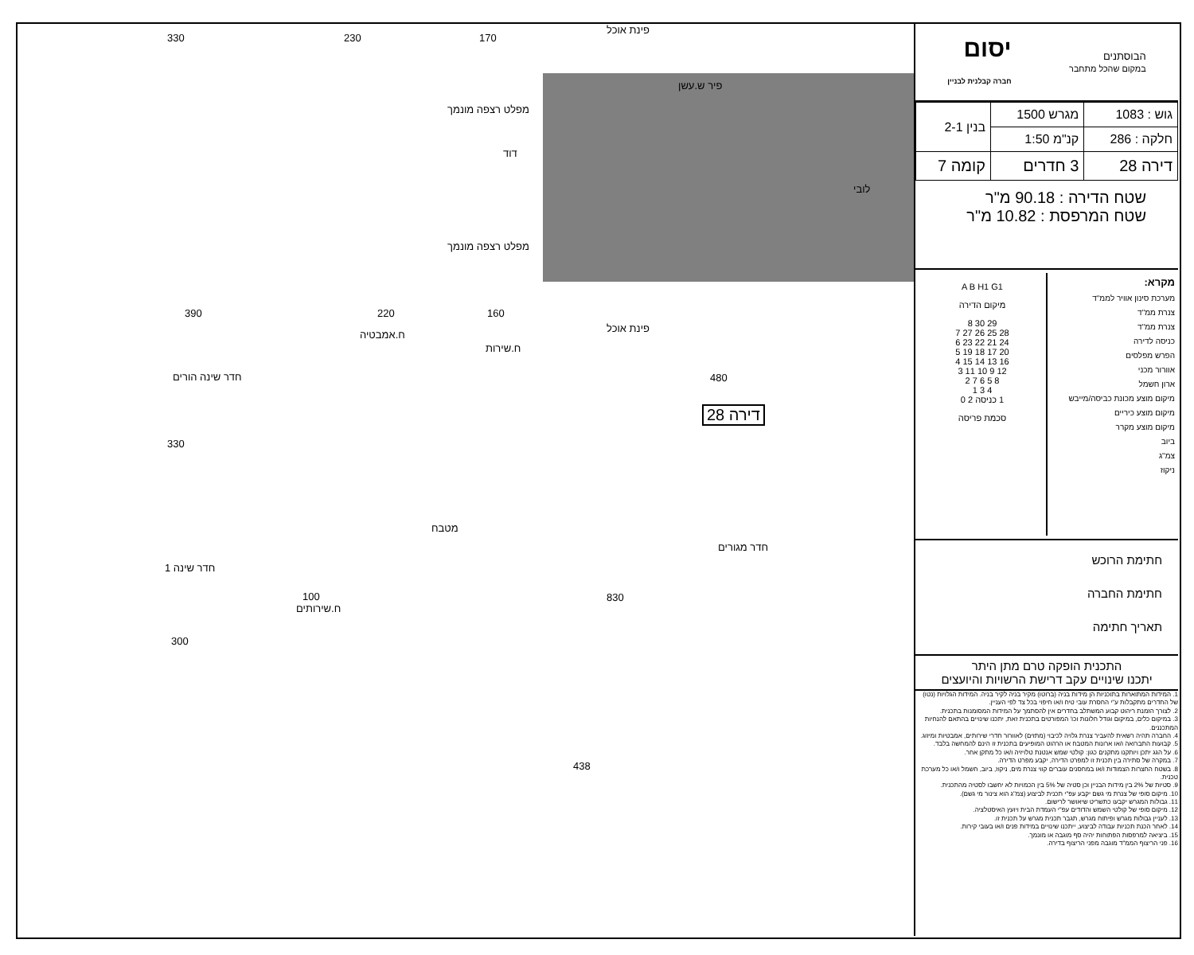פינת אוכל
לובי
פיר ש.עשן
מפלט רצפה מונמך
דוד
מפלט רצפה מונמך
פינת אוכל
ח.אמבטיה
ח.שירות
חדר שינה הורים
דירה 28
מטבח
חדר מגורים
חדר שינה 1
ח.שירותים
330 230 170
390 220 160
480
330
830
300
100
438
הבוסתנים
במקום שהכל מתחבר
יסום
חברה קבלנית לבניין
| גוש : 1083 | מגרש 1500 | בנין 2-1 |
| חלקה : 286 | קנ"מ 1:50 | |
| דירה 28 | 3 חדרים | קומה 7 |
שטח הדירה : 90.18 מ"ר
שטח המרפסת : 10.82 מ"ר
מקרא:
מערכת סינון אוויר לממ"ד
צנרת ממ"ד
צנרת ממ"ד
כניסה לדירה
הפרש מפלסים
אוורור מכני
ארון חשמל
מיקום מוצע מכונת כביסה/מייבש
מיקום מוצע כיריים
מיקום מוצע מקרר
ביוב
צמ"ג
ניקוז
A B H1 G1
מיקום הדירה
29 30 8
28 25 26 27 7
24 21 22 23 6
20 17 18 19 5
16 13 14 15 4
12 9 10 11 3
8 5 6 7 2
4 3 1
1 כניסה 2 0
סכמת פריסה
חתימת הרוכש
חתימת החברה
תאריך חתימה
התכנית הופקה טרם מתן היתר
יתכנו שינויים עקב דרישת הרשויות והיועצים
1. המידות המתוארות בתוכניות הן מידות בניה (ברוטו) מקיר בניה לקיר בניה. המידות הגלויות (נטו) של החדרים מתקבלות ע"י החסרת עובי טיח ו/או חיפוי בכל צד לפי העניין.
2. לצורך הזמנת ריהוט קבוע המשתלב בחדרים אין להסתמך על המידות המסומנות בתכנית.
3. במיקום כלים, במיקום וגודל חלונות וכו' המפורטים בתכנית זאת, יתכנו שינויים בהתאם להנחיות המתכננים.
4. החברה תהיה רשאית להעביר צנרת גלויה לכיבוי (מתזים) לאוורור חדרי שירותים, אמבטיות ומיזוג.
5. קבועות התברואה ו/או ארונות המטבח או הרהוט המופיעים בתכנית זו הינם להמחשה בלבד.
6. על הגג יתכן ויותקנו מתקנים כגון: קולטי שמש אנטנת טלויזיה ו/או כל מתקן אחר.
7. במקרה של סתירה בין תכנית זו למפרט הדירה, יקבע מפרט הדירה.
8. בשטח החצרות הצמודות ו/או במחסנים עוברים קווי צנרת מים, ניקוז, ביוב, חשמל ו/או כל מערכת טכנית.
9. סטיות של 2% בין מידות הבניין וכן סטיה של 5% בין הכמויות לא יחשבו לסטיה מהתכנית.
10. מיקום סופי של צנרת מי גשם יקבע עפ"י תכנית לביצוע (צמ"ג הוא צינור מי גשם).
11. גבולות המגרש יקבעו כתשריט שיאושר לרישום.
12. מיקום סופי של קולטי השמש והדודים עפ"י העמדת הבית ויועץ האיסטלציה.
13. לעניין גבולות מגרש ופיתוח מגרש, תגבר תכנית מגרש על תכנית זו.
14. לאחר הכנת תכניות עבודה לביצוע, ייתכנו שינויים במידות פנים ו/או בעובי קירות.
15. ביציאה למרפסות הפתוחות יהיה סף מוגבה או מונמך.
16. פני הריצוף הממ"ד מוגבה מפני הריצוף בדירה.